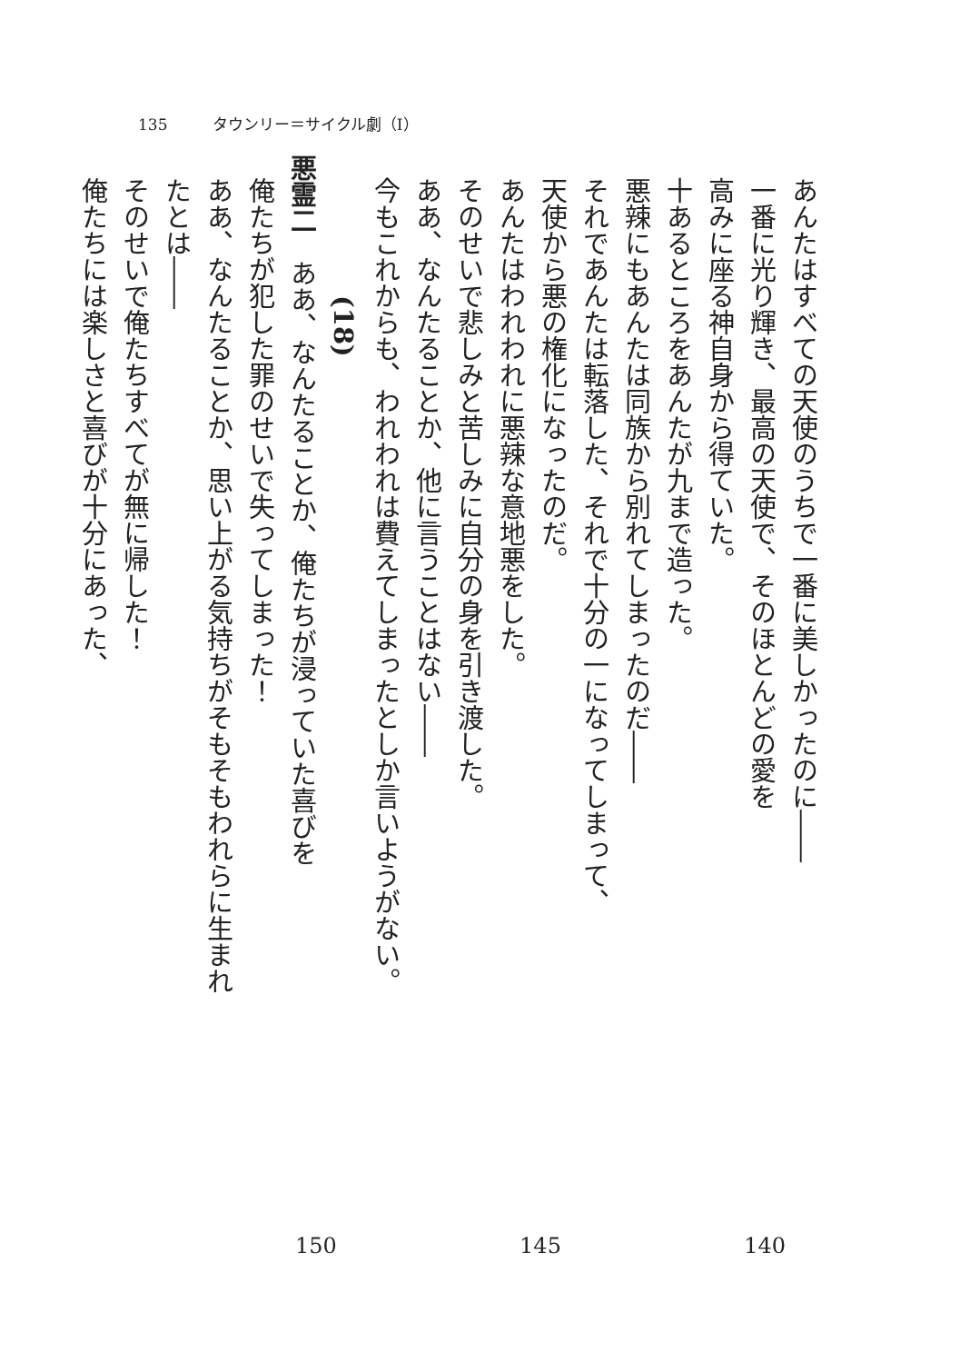135 タウンリー＝サイクル劇（Ⅰ）
あんたはすべての天使のうちで一番に美しかったのに――
一番に光り輝き、最高の天使で、そのほとんどの愛を
高みに座る神自身から得ていた。
十あるところをあんたが九まで造った。
悪辣にもあんたは同族から別れてしまったのだ――
それであんたは転落した、それで十分の一になってしまって、
天使から悪の権化になったのだ。
あんたはわれわれに悪辣な意地悪をした。
そのせいで悲しみと苦しみに自分の身を引き渡した。
ああ、なんたることか、他に言うことはない――
今もこれからも、われわれは費えてしまったとしか言いようがない。
(18)
悪霊二　ああ、なんたることか、俺たちが浸っていた喜びを
俺たちが犯した罪のせいで失ってしまった！
ああ、なんたることか、思い上がる気持ちがそもそもわれらに生まれたとは――
そのせいで俺たちすべてが無に帰した！
俺たちには楽しさと喜びが十分にあった、
140 145 150